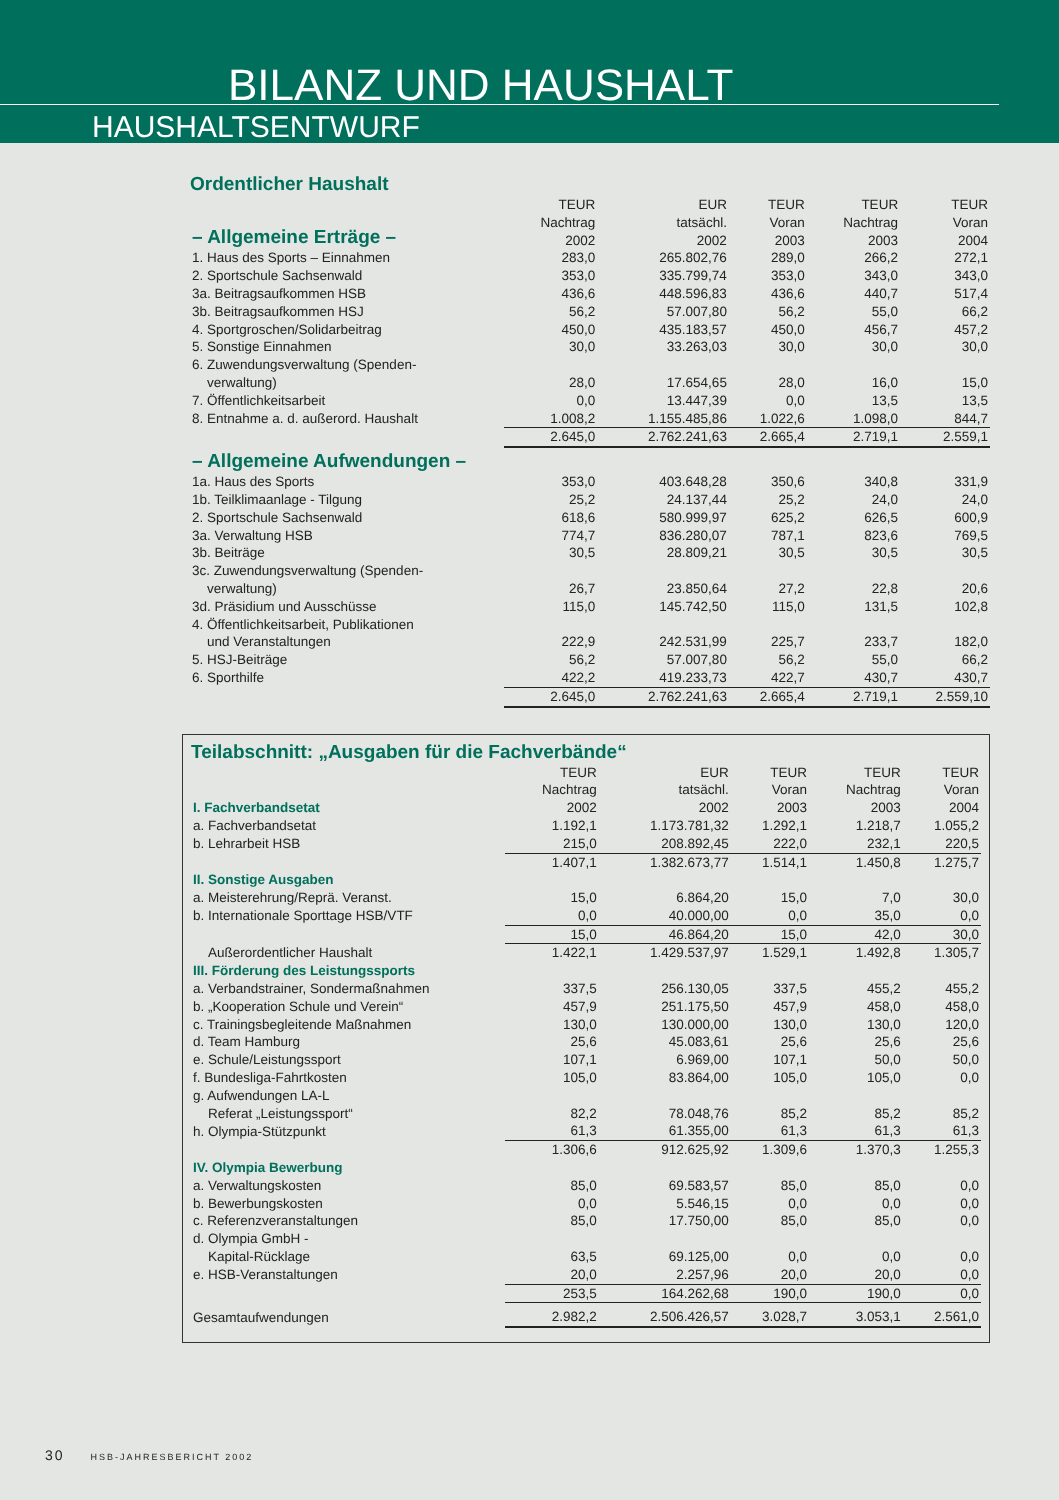BILANZ UND HAUSHALT
HAUSHALTSENTWURF
Ordentlicher Haushalt
| – Allgemeine Erträge – | TEUR Nachtrag 2002 | EUR tatsächl. 2002 | TEUR Voran 2003 | TEUR Nachtrag 2003 | TEUR Voran 2004 |
| --- | --- | --- | --- | --- | --- |
| 1. Haus des Sports – Einnahmen | 283,0 | 265.802,76 | 289,0 | 266,2 | 272,1 |
| 2. Sportschule Sachsenwald | 353,0 | 335.799,74 | 353,0 | 343,0 | 343,0 |
| 3a. Beitragsaufkommen HSB | 436,6 | 448.596,83 | 436,6 | 440,7 | 517,4 |
| 3b. Beitragsaufkommen HSJ | 56,2 | 57.007,80 | 56,2 | 55,0 | 66,2 |
| 4. Sportgroschen/Solidarbeitrag | 450,0 | 435.183,57 | 450,0 | 456,7 | 457,2 |
| 5. Sonstige Einnahmen | 30,0 | 33.263,03 | 30,0 | 30,0 | 30,0 |
| 6. Zuwendungsverwaltung (Spenden- verwaltung) | 28,0 | 17.654,65 | 28,0 | 16,0 | 15,0 |
| 7. Öffentlichkeitsarbeit | 0,0 | 13.447,39 | 0,0 | 13,5 | 13,5 |
| 8. Entnahme a. d. außerord. Haushalt | 1.008,2 | 1.155.485,86 | 1.022,6 | 1.098,0 | 844,7 |
| | 2.645,0 | 2.762.241,63 | 2.665,4 | 2.719,1 | 2.559,1 |
| – Allgemeine Aufwendungen – | | | | | |
| 1a. Haus des Sports | 353,0 | 403.648,28 | 350,6 | 340,8 | 331,9 |
| 1b. Teilklimaanlage - Tilgung | 25,2 | 24.137,44 | 25,2 | 24,0 | 24,0 |
| 2. Sportschule Sachsenwald | 618,6 | 580.999,97 | 625,2 | 626,5 | 600,9 |
| 3a. Verwaltung HSB | 774,7 | 836.280,07 | 787,1 | 823,6 | 769,5 |
| 3b. Beiträge | 30,5 | 28.809,21 | 30,5 | 30,5 | 30,5 |
| 3c. Zuwendungsverwaltung (Spenden- verwaltung) | 26,7 | 23.850,64 | 27,2 | 22,8 | 20,6 |
| 3d. Präsidium und Ausschüsse | 115,0 | 145.742,50 | 115,0 | 131,5 | 102,8 |
| 4. Öffentlichkeitsarbeit, Publikationen und Veranstaltungen | 222,9 | 242.531,99 | 225,7 | 233,7 | 182,0 |
| 5. HSJ-Beiträge | 56,2 | 57.007,80 | 56,2 | 55,0 | 66,2 |
| 6. Sporthilfe | 422,2 | 419.233,73 | 422,7 | 430,7 | 430,7 |
| | 2.645,0 | 2.762.241,63 | 2.665,4 | 2.719,1 | 2.559,10 |
Teilabschnitt: „Ausgaben für die Fachverbände“
| I. Fachverbandsetat | TEUR Nachtrag 2002 | EUR tatsächl. 2002 | TEUR Voran 2003 | TEUR Nachtrag 2003 | TEUR Voran 2004 |
| --- | --- | --- | --- | --- | --- |
| a. Fachverbandsetat | 1.192,1 | 1.173.781,32 | 1.292,1 | 1.218,7 | 1.055,2 |
| b. Lehrarbeit HSB | 215,0 | 208.892,45 | 222,0 | 232,1 | 220,5 |
| | 1.407,1 | 1.382.673,77 | 1.514,1 | 1.450,8 | 1.275,7 |
| II. Sonstige Ausgaben | | | | | |
| a. Meisterehrung/Reprä. Veranst. | 15,0 | 6.864,20 | 15,0 | 7,0 | 30,0 |
| b. Internationale Sporttage HSB/VTF | 0,0 | 40.000,00 | 0,0 | 35,0 | 0,0 |
| | 15,0 | 46.864,20 | 15,0 | 42,0 | 30,0 |
| Außerordentlicher Haushalt | 1.422,1 | 1.429.537,97 | 1.529,1 | 1.492,8 | 1.305,7 |
| III. Förderung des Leistungssports | | | | | |
| a. Verbandstrainer, Sondermaßnahmen | 337,5 | 256.130,05 | 337,5 | 455,2 | 455,2 |
| b. „Kooperation Schule und Verein“ | 457,9 | 251.175,50 | 457,9 | 458,0 | 458,0 |
| c. Trainingsbegleitende Maßnahmen | 130,0 | 130.000,00 | 130,0 | 130,0 | 120,0 |
| d. Team Hamburg | 25,6 | 45.083,61 | 25,6 | 25,6 | 25,6 |
| e. Schule/Leistungssport | 107,1 | 6.969,00 | 107,1 | 50,0 | 50,0 |
| f. Bundesliga-Fahrtkosten | 105,0 | 83.864,00 | 105,0 | 105,0 | 0,0 |
| g. Aufwendungen LA-L Referat „Leistungssport“ | 82,2 | 78.048,76 | 85,2 | 85,2 | 85,2 |
| h. Olympia-Stützpunkt | 61,3 | 61.355,00 | 61,3 | 61,3 | 61,3 |
| | 1.306,6 | 912.625,92 | 1.309,6 | 1.370,3 | 1.255,3 |
| IV. Olympia Bewerbung | | | | | |
| a. Verwaltungskosten | 85,0 | 69.583,57 | 85,0 | 85,0 | 0,0 |
| b. Bewerbungskosten | 0,0 | 5.546,15 | 0,0 | 0,0 | 0,0 |
| c. Referenzveranstaltungen | 85,0 | 17.750,00 | 85,0 | 85,0 | 0,0 |
| d. Olympia GmbH - Kapital-Rücklage | 63,5 | 69.125,00 | 0,0 | 0,0 | 0,0 |
| e. HSB-Veranstaltungen | 20,0 | 2.257,96 | 20,0 | 20,0 | 0,0 |
| | 253,5 | 164.262,68 | 190,0 | 190,0 | 0,0 |
| Gesamtaufwendungen | 2.982,2 | 2.506.426,57 | 3.028,7 | 3.053,1 | 2.561,0 |
30 HSB-JAHRESBERICHT 2002